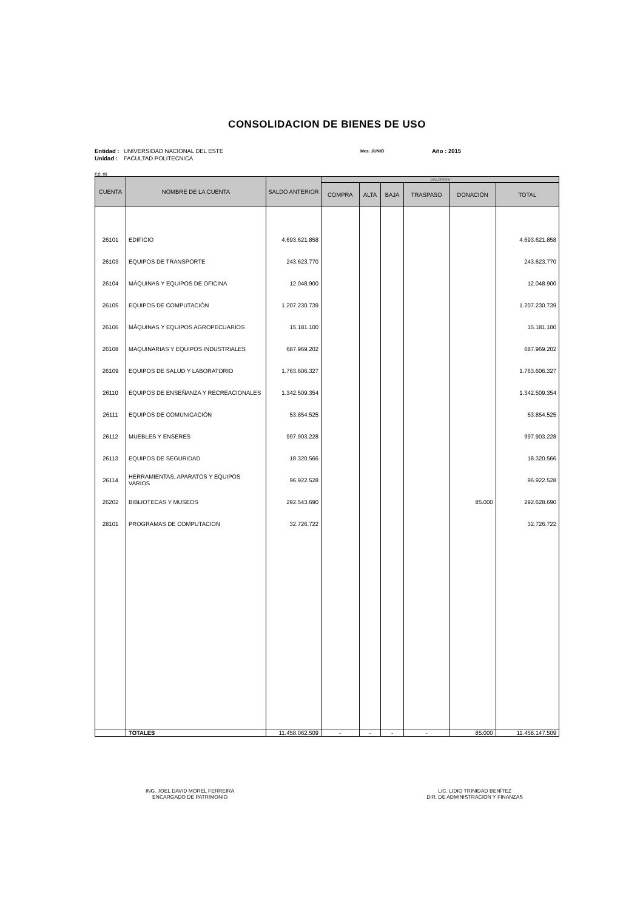CONSOLIDACION DE BIENES DE USO
Entidad :
Unidad :
UNIVERSIDAD NACIONAL DEL ESTE
FACULTAD POLITECNICA
Mes: JUNIO
Año : 2015
F.C. 05
| CUENTA | NOMBRE DE LA CUENTA | SALDO ANTERIOR | VALORES | | | | | |
| --- | --- | --- | --- | --- | --- | --- | --- | --- |
| | | | COMPRA | ALTA | BAJA | TRASPASO | DONACIÓN | TOTAL |
| 26101 | EDIFICIO | 4.693.621.858 | | | | | | 4.693.621.858 |
| 26103 | EQUIPOS DE TRANSPORTE | 243.623.770 | | | | | | 243.623.770 |
| 26104 | MÁQUINAS Y EQUIPOS DE OFICINA | 12.048.900 | | | | | | 12.048.900 |
| 26105 | EQUIPOS DE COMPUTACIÓN | 1.207.230.739 | | | | | | 1.207.230.739 |
| 26106 | MÁQUINAS Y EQUIPOS AGROPECUARIOS | 15.181.100 | | | | | | 15.181.100 |
| 26108 | MAQUINARIAS Y EQUIPOS INDUSTRIALES | 687.969.202 | | | | | | 687.969.202 |
| 26109 | EQUIPOS DE SALUD Y LABORATORIO | 1.763.606.327 | | | | | | 1.763.606.327 |
| 26110 | EQUIPOS DE ENSEÑANZA Y RECREACIONALES | 1.342.509.354 | | | | | | 1.342.509.354 |
| 26111 | EQUIPOS DE COMUNICACIÓN | 53.854.525 | | | | | | 53.854.525 |
| 26112 | MUEBLES Y ENSERES | 997.903.228 | | | | | | 997.903.228 |
| 26113 | EQUIPOS DE SEGURIDAD | 18.320.566 | | | | | | 18.320.566 |
| 26114 | HERRAMIENTAS, APARATOS Y EQUIPOS VARIOS | 96.922.528 | | | | | | 96.922.528 |
| 26202 | BIBLIOTECAS Y MUSEOS | 292.543.690 | | | | | 85.000 | 292.628.690 |
| 28101 | PROGRAMAS DE COMPUTACION | 32.726.722 | | | | | | 32.726.722 |
| | TOTALES | 11.458.062.509 | - | - | - | - | 85.000 | 11.458.147.509 |
ING. JOEL DAVID MOREL FERREIRA
ENCARGADO DE PATRIMONIO
LIC. LIDIO TRINIDAD BENÍTEZ
DIR. DE ADMINISTRACION Y FINANZAS